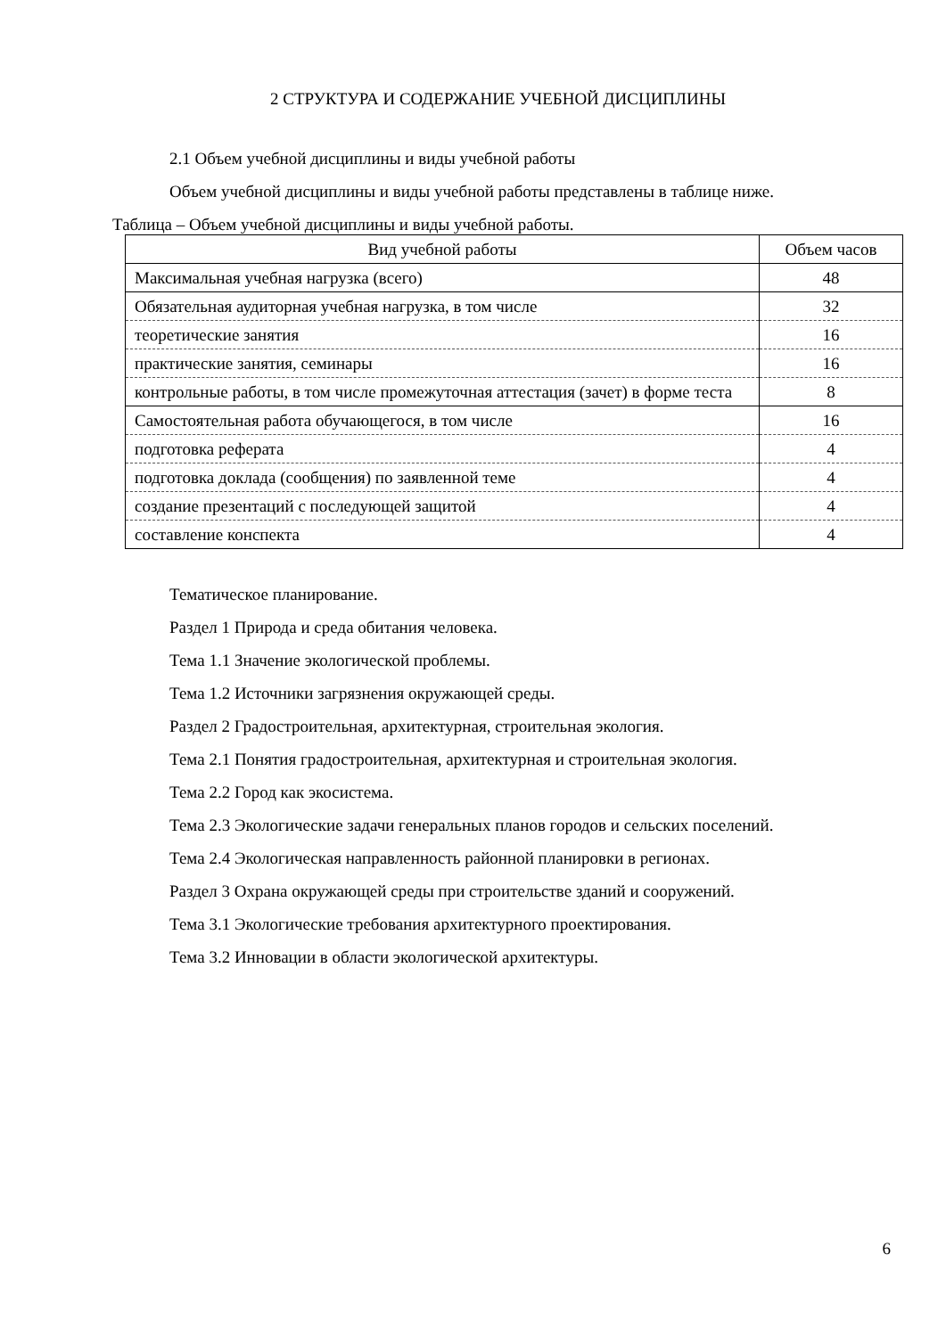2 СТРУКТУРА И СОДЕРЖАНИЕ УЧЕБНОЙ ДИСЦИПЛИНЫ
2.1 Объем учебной дисциплины и виды учебной работы
Объем учебной дисциплины и виды учебной работы представлены в таблице ниже.
Таблица – Объем учебной дисциплины и виды учебной работы.
| Вид учебной работы | Объем часов |
| --- | --- |
| Максимальная учебная нагрузка (всего) | 48 |
| Обязательная аудиторная учебная нагрузка, в том числе | 32 |
| теоретические занятия | 16 |
| практические занятия, семинары | 16 |
| контрольные работы, в том числе промежуточная аттестация (зачет) в форме теста | 8 |
| Самостоятельная работа обучающегося, в том числе | 16 |
| подготовка реферата | 4 |
| подготовка доклада (сообщения) по заявленной теме | 4 |
| создание презентаций с последующей защитой | 4 |
| составление конспекта | 4 |
Тематическое планирование.
Раздел 1 Природа и среда обитания человека.
Тема 1.1 Значение экологической проблемы.
Тема 1.2 Источники загрязнения окружающей среды.
Раздел 2 Градостроительная, архитектурная, строительная экология.
Тема 2.1 Понятия градостроительная, архитектурная и строительная экология.
Тема 2.2 Город как экосистема.
Тема 2.3 Экологические задачи генеральных планов городов и сельских поселений.
Тема 2.4 Экологическая направленность районной планировки в регионах.
Раздел 3 Охрана окружающей среды при строительстве зданий и сооружений.
Тема 3.1 Экологические требования архитектурного проектирования.
Тема 3.2 Инновации в области экологической архитектуры.
6